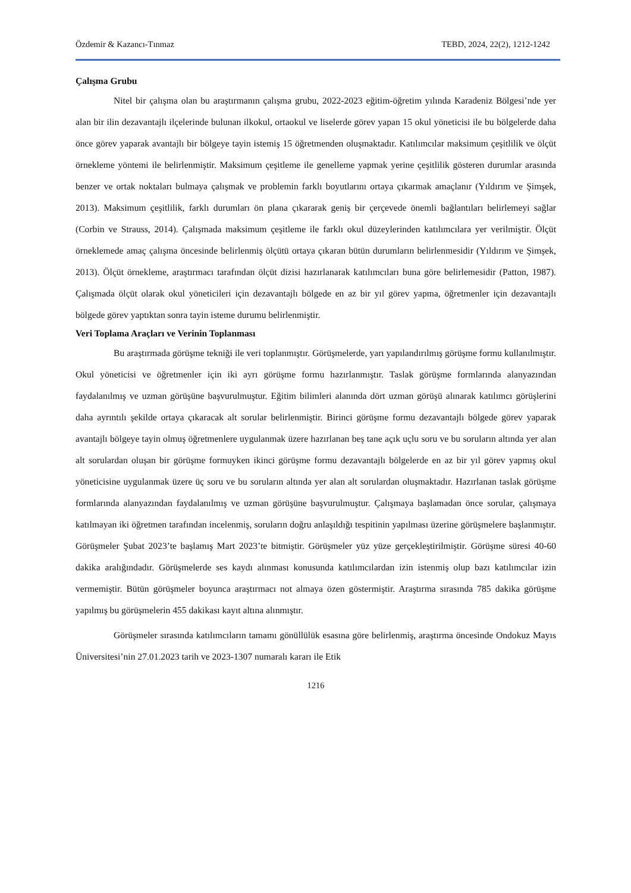Özdemir & Kazancı-Tınmaz TEBD, 2024, 22(2), 1212-1242
Çalışma Grubu
Nitel bir çalışma olan bu araştırmanın çalışma grubu, 2022-2023 eğitim-öğretim yılında Karadeniz Bölgesi’nde yer alan bir ilin dezavantajlı ilçelerinde bulunan ilkokul, ortaokul ve liselerde görev yapan 15 okul yöneticisi ile bu bölgelerde daha önce görev yaparak avantajlı bir bölgeye tayin istemiş 15 öğretmenden oluşmaktadır. Katılımcılar maksimum çeşitlilik ve ölçüt örnekleme yöntemi ile belirlenmiştir. Maksimum çeşitleme ile genelleme yapmak yerine çeşitlilik gösteren durumlar arasında benzer ve ortak noktaları bulmaya çalışmak ve problemin farklı boyutlarını ortaya çıkarmak amaçlanır (Yıldırım ve Şimşek, 2013). Maksimum çeşitlilik, farklı durumları ön plana çıkararak geniş bir çerçevede önemli bağlantıları belirlemeyi sağlar (Corbin ve Strauss, 2014). Çalışmada maksimum çeşitleme ile farklı okul düzeylerinden katılımcılara yer verilmiştir. Ölçüt örneklemede amaç çalışma öncesinde belirlenmiş ölçütü ortaya çıkaran bütün durumların belirlenmesidir (Yıldırım ve Şimşek, 2013). Ölçüt örnekleme, araştırmacı tarafından ölçüt dizisi hazırlanarak katılımcıları buna göre belirlemesidir (Patton, 1987). Çalışmada ölçüt olarak okul yöneticileri için dezavantajlı bölgede en az bir yıl görev yapma, öğretmenler için dezavantajlı bölgede görev yaptıktan sonra tayin isteme durumu belirlenmiştir.
Veri Toplama Araçları ve Verinin Toplanması
Bu araştırmada görüşme tekniği ile veri toplanmıştır. Görüşmelerde, yarı yapılandırılmış görüşme formu kullanılmıştır. Okul yöneticisi ve öğretmenler için iki ayrı görüşme formu hazırlanmıştır. Taslak görüşme formlarında alanyazından faydalanılmış ve uzman görüşüne başvurulmuştur. Eğitim bilimleri alanında dört uzman görüşü alınarak katılımcı görüşlerini daha ayrıntılı şekilde ortaya çıkaracak alt sorular belirlenmiştir. Birinci görüşme formu dezavantajlı bölgede görev yaparak avantajlı bölgeye tayin olmuş öğretmenlere uygulanmak üzere hazırlanan beş tane açık uçlu soru ve bu soruların altında yer alan alt sorulardan oluşan bir görüşme formuyken ikinci görüşme formu dezavantajlı bölgelerde en az bir yıl görev yapmış okul yöneticisine uygulanmak üzere üç soru ve bu soruların altında yer alan alt sorulardan oluşmaktadır. Hazırlanan taslak görüşme formlarında alanyazından faydalanılmış ve uzman görüşüne başvurulmuştur. Çalışmaya başlamadan önce sorular, çalışmaya katılmayan iki öğretmen tarafından incelenmiş, soruların doğru anlaşıldığı tespitinin yapılması üzerine görüşmelere başlanmıştır. Görüşmeler Şubat 2023’te başlamış Mart 2023’te bitmiştir. Görüşmeler yüz yüze gerçekleştirilmiştir. Görüşme süresi 40-60 dakika aralığındadır. Görüşmelerde ses kaydı alınması konusunda katılımcılardan izin istenmiş olup bazı katılımcılar izin vermemiştir. Bütün görüşmeler boyunca araştırmacı not almaya özen göstermiştir. Araştırma sırasında 785 dakika görüşme yapılmış bu görüşmelerin 455 dakikası kayıt altına alınmıştır.
Görüşmeler sırasında katılımcıların tamamı gönüllülük esasına göre belirlenmiş, araştırma öncesinde Ondokuz Mayıs Üniversitesi’nin 27.01.2023 tarih ve 2023-1307 numaralı kararı ile Etik
1216